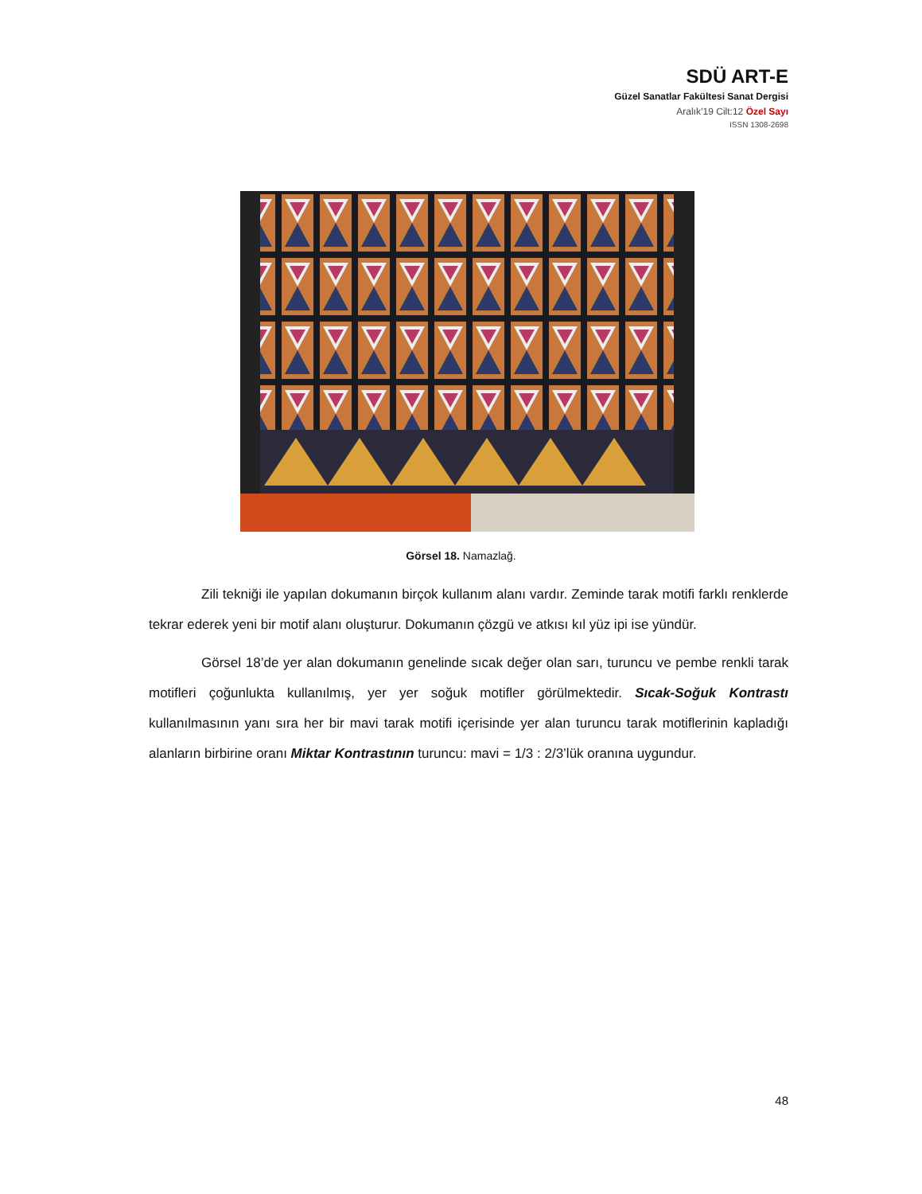SDÜ ART-E
Güzel Sanatlar Fakültesi Sanat Dergisi
Aralık’19 Cilt:12 Özel Sayı
ISSN 1308-2698
Görsel 18. Namazlağ.
Zili tekniği ile yapılan dokumanın birçok kullanım alanı vardır. Zeminde tarak motifi farklı renklerde tekrar ederek yeni bir motif alanı oluşturur. Dokumanın çözgü ve atkısı kıl yüz ipi ise yündür.
Görsel 18’de yer alan dokumanın genelinde sıcak değer olan sarı, turuncu ve pembe renkli tarak motifleri çoğunlukta kullanılmış, yer yer soğuk motifler görülmektedir. Sıcak-Soğuk Kontrastı kullanılmasının yanı sıra her bir mavi tarak motifi içerisinde yer alan turuncu tarak motiflerinin kapladığı alanların birbirine oranı Miktar Kontrastının turuncu: mavi = 1/3 : 2/3’lük oranına uygundur.
48